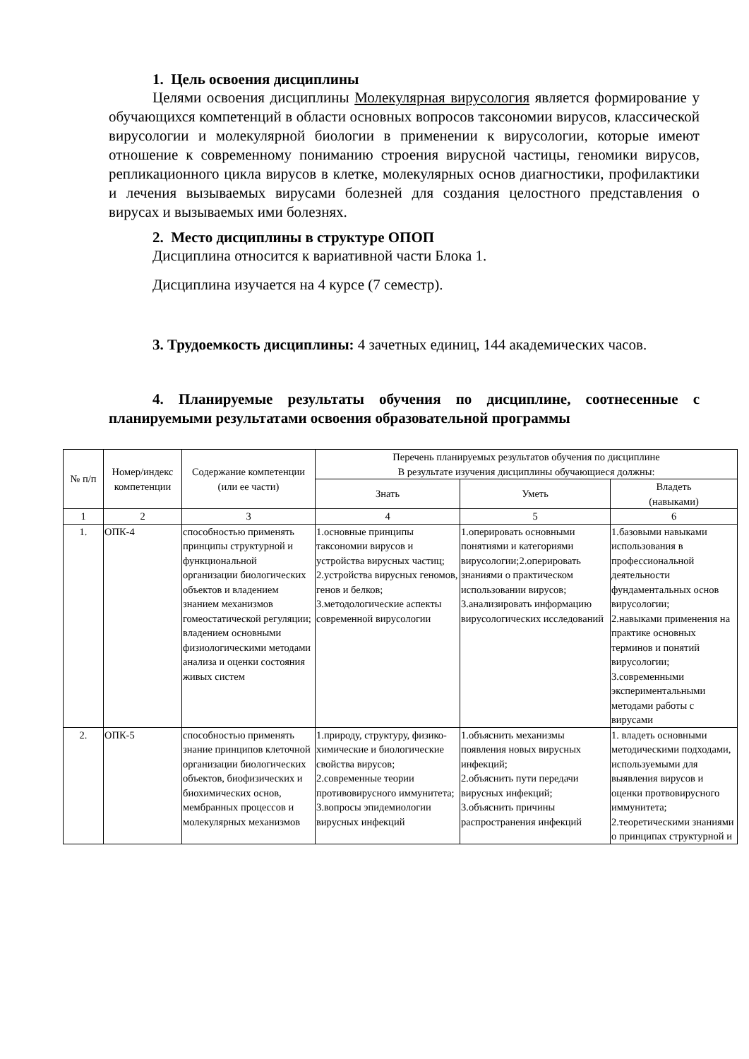1. Цель освоения дисциплины
Целями освоения дисциплины Молекулярная вирусология является формирование у обучающихся компетенций в области основных вопросов таксономии вирусов, классической вирусологии и молекулярной биологии в применении к вирусологии, которые имеют отношение к современному пониманию строения вирусной частицы, геномики вирусов, репликационного цикла вирусов в клетке, молекулярных основ диагностики, профилактики и лечения вызываемых вирусами болезней для создания целостного представления о вирусах и вызываемых ими болезнях.
2. Место дисциплины в структуре ОПОП
Дисциплина относится к вариативной части Блока 1.
Дисциплина изучается на 4 курсе (7 семестр).
3. Трудоемкость дисциплины: 4 зачетных единиц, 144 академических часов.
4. Планируемые результаты обучения по дисциплине, соотнесенные с планируемыми результатами освоения образовательной программы
| № п/п | Номер/индекс компетенции | Содержание компетенции (или ее части) | Перечень планируемых результатов обучения по дисциплине В результате изучения дисциплины обучающиеся должны: | | |
| --- | --- | --- | --- | --- | --- |
| | | | Знать | Уметь | Владеть (навыками) |
| 1 | 2 | 3 | 4 | 5 | 6 |
| 1. | ОПК-4 | способностью применять принципы структурной и функциональной организации биологических объектов и владением знанием механизмов гомеостатической регуляции; владением основными физиологическими методами анализа и оценки состояния живых систем | 1.основные принципы таксономии вирусов и устройства вирусных частиц; 2.устройства вирусных геномов, генов и белков; 3.методологические аспекты современной вирусологии | 1.оперировать основными понятиями и категориями вирусологии;2.оперировать знаниями о практическом использовании вирусов; 3.анализировать информацию вирусологических исследований | 1.базовыми навыками использования в профессиональной деятельности фундаментальных основ вирусологии; 2.навыками применения на практике основных терминов и понятий вирусологии; 3.современными экспериментальными методами работы с вирусами |
| 2. | ОПК-5 | способностью применять знание принципов клеточной организации биологических объектов, биофизических и биохимических основ, мембранных процессов и молекулярных механизмов | 1.природу, структуру, физико-химические и биологические свойства вирусов; 2.современные теории противовирусного иммунитета; 3.вопросы эпидемиологии вирусных инфекций | 1.объяснить механизмы появления новых вирусных инфекций; 2.объяснить пути передачи вирусных инфекций; 3.объяснить причины распространения инфекций | 1. владеть основными методическими подходами, используемыми для выявления вирусов и оценки протвовирусного иммунитета; 2.теоретическими знаниями о принципах структурной и |